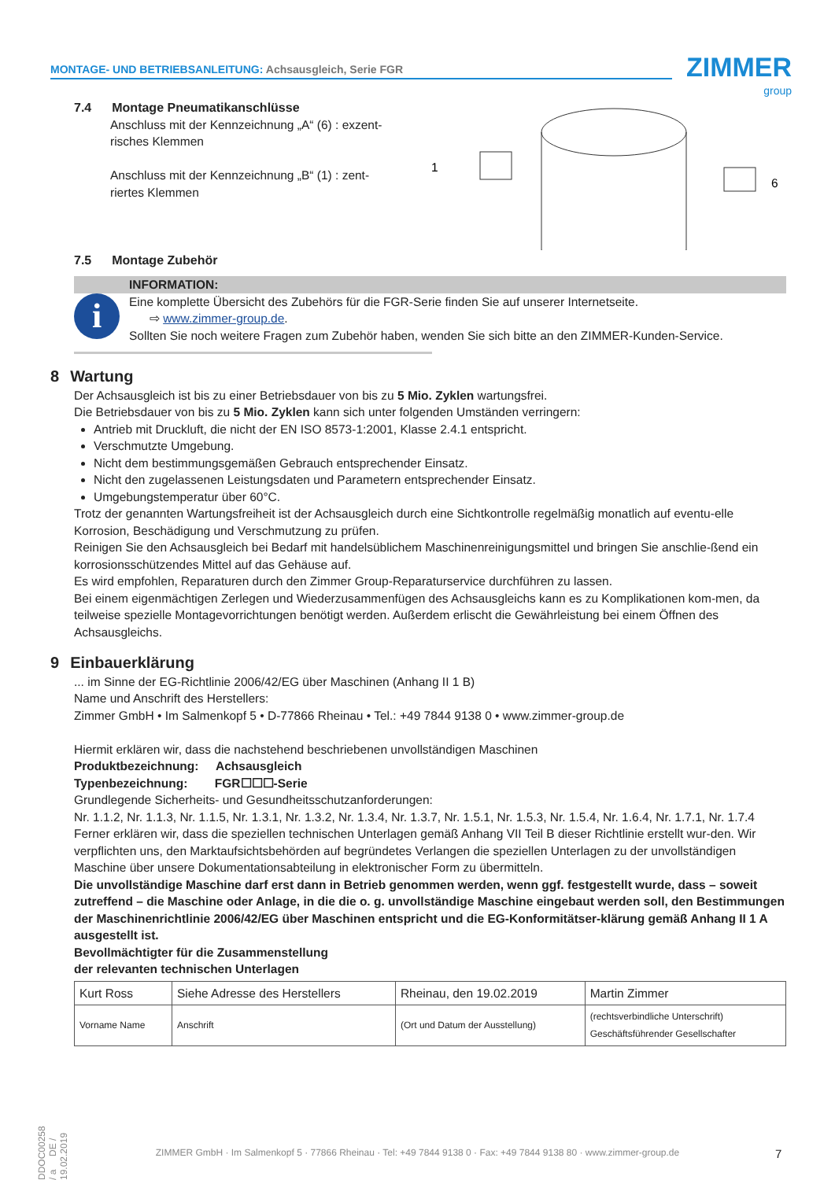MONTAGE- UND BETRIEBSANLEITUNG: Achsausgleich, Serie FGR ZIMMER
group
7.4 Montage Pneumatikanschlüsse
Anschluss mit der Kennzeichnung „A“ (6) : exzent-
risches Klemmen
Anschluss mit der Kennzeichnung „B“ (1) : zent-
riertes Klemmen
1
6
7.5 Montage Zubehör
INFORMATION:
i
Eine komplette Übersicht des Zubehörs für die FGR-Serie finden Sie auf unserer Internetseite.
⇨ www.zimmer-group.de.
Sollten Sie noch weitere Fragen zum Zubehör haben, wenden Sie sich bitte an den ZIMMER-Kunden-Service.
8 Wartung
Der Achsausgleich ist bis zu einer Betriebsdauer von bis zu 5 Mio. Zyklen wartungsfrei.
Die Betriebsdauer von bis zu 5 Mio. Zyklen kann sich unter folgenden Umständen verringern:
Antrieb mit Druckluft, die nicht der EN ISO 8573-1:2001, Klasse 2.4.1 entspricht.
Verschmutzte Umgebung.
Nicht dem bestimmungsgemäßen Gebrauch entsprechender Einsatz.
Nicht den zugelassenen Leistungsdaten und Parametern entsprechender Einsatz.
Umgebungstemperatur über 60°C.
Trotz der genannten Wartungsfreiheit ist der Achsausgleich durch eine Sichtkontrolle regelmäßig monatlich auf eventu-elle Korrosion, Beschädigung und Verschmutzung zu prüfen.
Reinigen Sie den Achsausgleich bei Bedarf mit handelsüblichem Maschinenreinigungsmittel und bringen Sie anschlie-ßend ein korrosionsschützendes Mittel auf das Gehäuse auf.
Es wird empfohlen, Reparaturen durch den Zimmer Group-Reparaturservice durchführen zu lassen.
Bei einem eigenmächtigen Zerlegen und Wiederzusammenfügen des Achsausgleichs kann es zu Komplikationen kom-men, da teilweise spezielle Montagevorrichtungen benötigt werden. Außerdem erlischt die Gewährleistung bei einem Öffnen des Achsausgleichs.
9 Einbauerklärung
... im Sinne der EG-Richtlinie 2006/42/EG über Maschinen (Anhang II 1 B)
Name und Anschrift des Herstellers:
Zimmer GmbH • Im Salmenkopf 5 • D-77866 Rheinau • Tel.: +49 7844 9138 0 • www.zimmer-group.de
Hiermit erklären wir, dass die nachstehend beschriebenen unvollständigen Maschinen
Produktbezeichnung: Achsausgleich
Typenbezeichnung: FGR☐☐☐-Serie
Grundlegende Sicherheits- und Gesundheitsschutzanforderungen:
Nr. 1.1.2, Nr. 1.1.3, Nr. 1.1.5, Nr. 1.3.1, Nr. 1.3.2, Nr. 1.3.4, Nr. 1.3.7, Nr. 1.5.1, Nr. 1.5.3, Nr. 1.5.4, Nr. 1.6.4, Nr. 1.7.1, Nr. 1.7.4
Ferner erklären wir, dass die speziellen technischen Unterlagen gemäß Anhang VII Teil B dieser Richtlinie erstellt wur-den. Wir verpflichten uns, den Marktaufsichtsbehörden auf begründetes Verlangen die speziellen Unterlagen zu der unvollständigen Maschine über unsere Dokumentationsabteilung in elektronischer Form zu übermitteln.
Die unvollständige Maschine darf erst dann in Betrieb genommen werden, wenn ggf. festgestellt wurde, dass – soweit zutreffend – die Maschine oder Anlage, in die die o. g. unvollständige Maschine eingebaut werden soll, den Bestimmungen der Maschinenrichtlinie 2006/42/EG über Maschinen entspricht und die EG-Konformitätser-klärung gemäß Anhang II 1 A ausgestellt ist.
Bevollmächtigter für die Zusammenstellung
der relevanten technischen Unterlagen
| Kurt Ross | Siehe Adresse des Herstellers | Rheinau, den 19.02.2019 | Martin Zimmer |
| Vorname Name | Anschrift | (Ort und Datum der Ausstellung) | (rechtsverbindliche Unterschrift) Geschäftsführender Gesellschafter |
DDOC00258 / a DE / 19.02.2019
ZIMMER GmbH · Im Salmenkopf 5 · 77866 Rheinau · Tel: +49 7844 9138 0 · Fax: +49 7844 9138 80 · www.zimmer-group.de 7